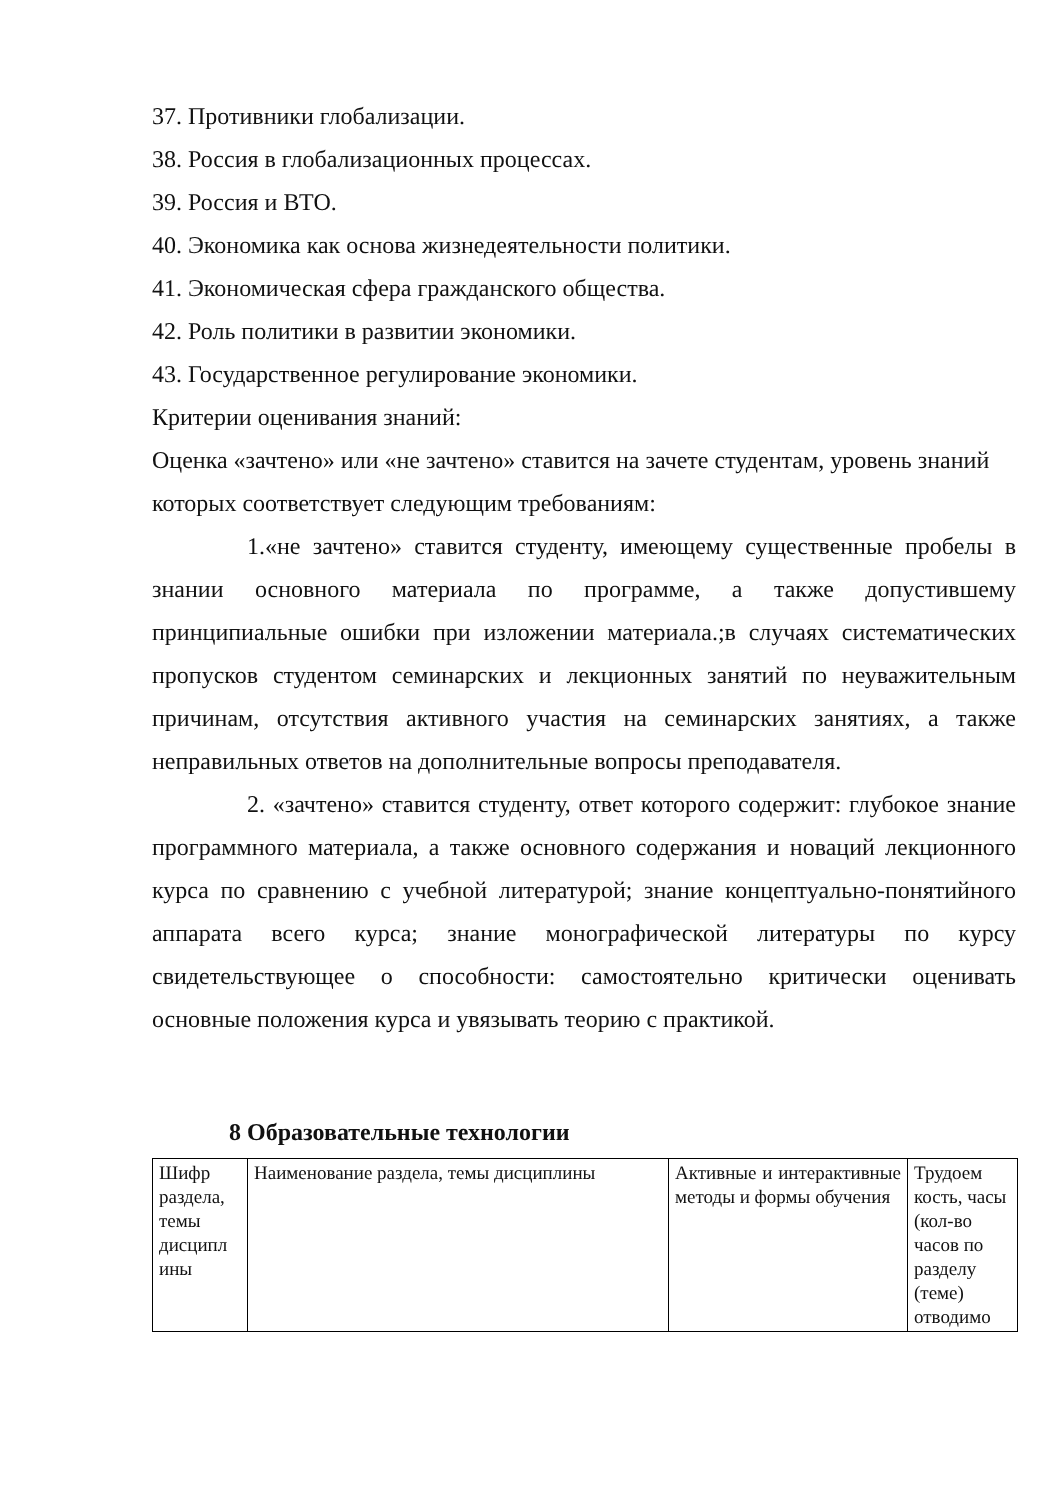37. Противники глобализации.
38. Россия в глобализационных процессах.
39. Россия и ВТО.
40. Экономика как основа жизнедеятельности политики.
41. Экономическая сфера гражданского общества.
42. Роль политики в развитии экономики.
43. Государственное регулирование экономики.
Критерии оценивания знаний:
Оценка «зачтено» или «не зачтено» ставится на зачете студентам, уровень знаний которых соответствует следующим требованиям:
1.«не зачтено» ставится студенту, имеющему существенные пробелы в знании основного материала по программе, а также допустившему принципиальные ошибки при изложении материала.;в случаях систематических пропусков студентом семинарских и лекционных занятий по неуважительным причинам, отсутствия активного участия на семинарских занятиях, а также неправильных ответов на дополнительные вопросы преподавателя.
2. «зачтено» ставится студенту, ответ которого содержит: глубокое знание программного материала, а также основного содержания и новаций лекционного курса по сравнению с учебной литературой; знание концептуально-понятийного аппарата всего курса; знание монографической литературы по курсу свидетельствующее о способности: самостоятельно критически оценивать основные положения курса и увязывать теорию с практикой.
8 Образовательные технологии
| Шифр раздела, темы дисципл ины | Наименование раздела, темы дисциплины | Активные и интерактивные методы и формы обучения | Трудоем кость, часы (кол-во часов по разделу (теме) отводимо |